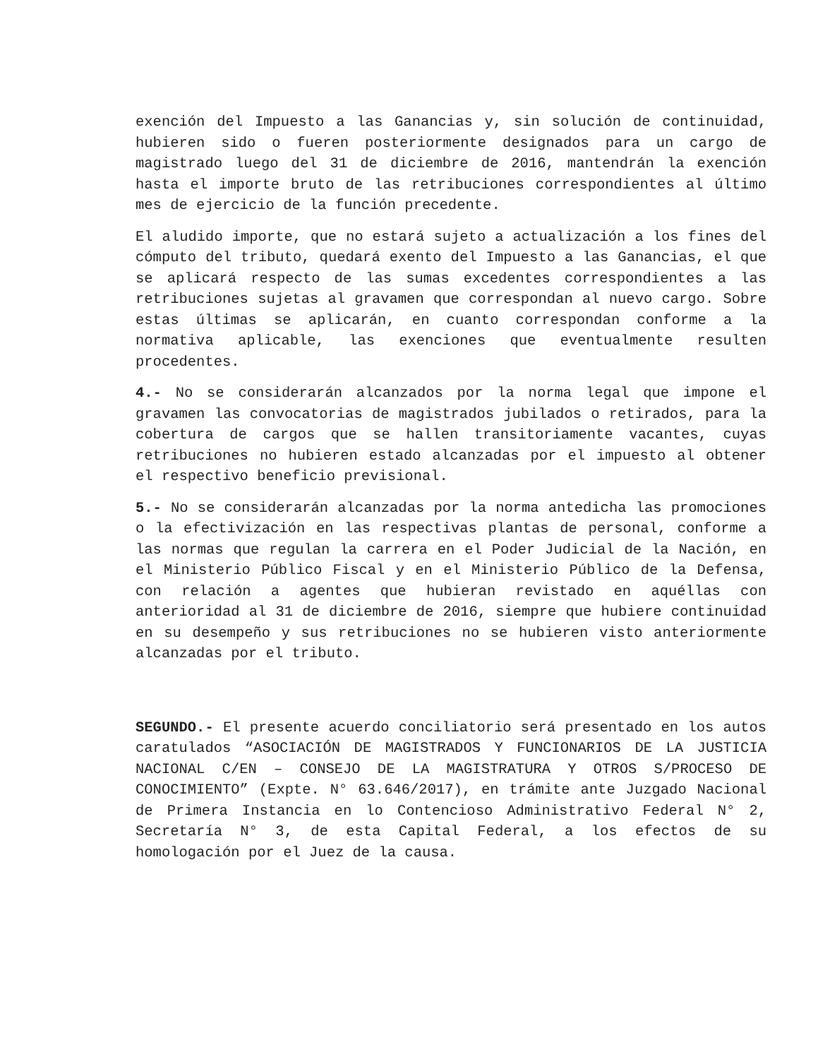exención del Impuesto a las Ganancias y, sin solución de continuidad, hubieren sido o fueren posteriormente designados para un cargo de magistrado luego del 31 de diciembre de 2016, mantendrán la exención hasta el importe bruto de las retribuciones correspondientes al último mes de ejercicio de la función precedente.
El aludido importe, que no estará sujeto a actualización a los fines del cómputo del tributo, quedará exento del Impuesto a las Ganancias, el que se aplicará respecto de las sumas excedentes correspondientes a las retribuciones sujetas al gravamen que correspondan al nuevo cargo. Sobre estas últimas se aplicarán, en cuanto correspondan conforme a la normativa aplicable, las exenciones que eventualmente resulten procedentes.
4.- No se considerarán alcanzados por la norma legal que impone el gravamen las convocatorias de magistrados jubilados o retirados, para la cobertura de cargos que se hallen transitoriamente vacantes, cuyas retribuciones no hubieren estado alcanzadas por el impuesto al obtener el respectivo beneficio previsional.
5.- No se considerarán alcanzadas por la norma antedicha las promociones o la efectivización en las respectivas plantas de personal, conforme a las normas que regulan la carrera en el Poder Judicial de la Nación, en el Ministerio Público Fiscal y en el Ministerio Público de la Defensa, con relación a agentes que hubieran revistado en aquéllas con anterioridad al 31 de diciembre de 2016, siempre que hubiere continuidad en su desempeño y sus retribuciones no se hubieren visto anteriormente alcanzadas por el tributo.
SEGUNDO.- El presente acuerdo conciliatorio será presentado en los autos caratulados “ASOCIACIÓN DE MAGISTRADOS Y FUNCIONARIOS DE LA JUSTICIA NACIONAL C/EN – CONSEJO DE LA MAGISTRATURA Y OTROS S/PROCESO DE CONOCIMIENTO” (Expte. N° 63.646/2017), en trámite ante Juzgado Nacional de Primera Instancia en lo Contencioso Administrativo Federal N° 2, Secretaría N° 3, de esta Capital Federal, a los efectos de su homologación por el Juez de la causa.